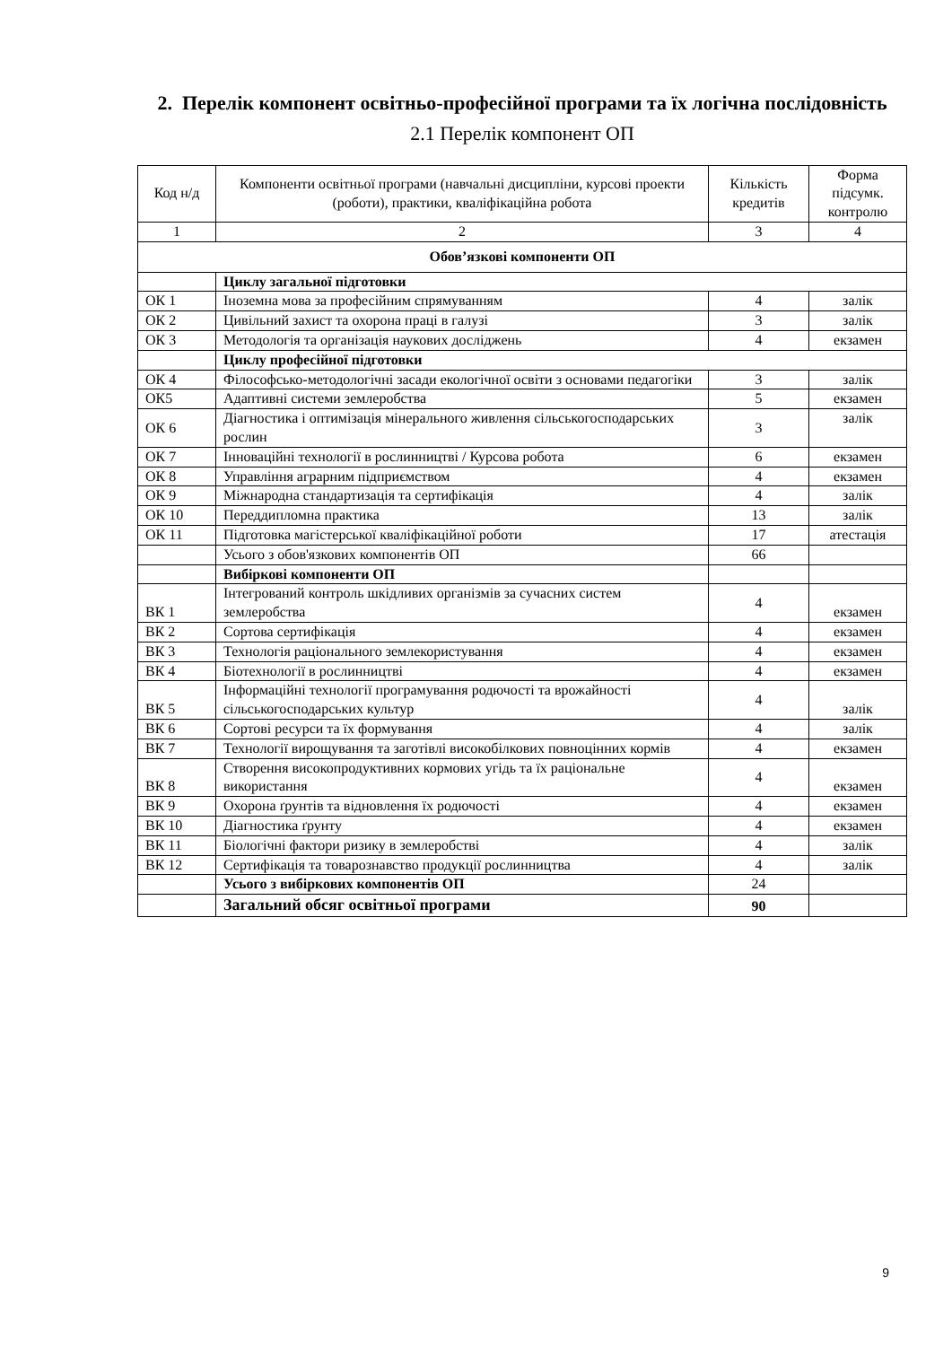2. Перелік компонент освітньо-професійної програми та їх логічна послідовність
2.1 Перелік компонент ОП
| Код н/д | Компоненти освітньої програми (навчальні дисципліни, курсові проекти (роботи), практики, кваліфікаційна робота | | Кількість кредитів | Форма підсумк. контролю |
| --- | --- | --- | --- | --- |
| 1 | 2 | | 3 | 4 |
| Обов’язкові компоненти ОП | | | | |
| | | Циклу загальної підготовки | | |
| ОК 1 | | Іноземна мова за професійним спрямуванням | 4 | залік |
| ОК 2 | | Цивільний захист та охорона праці в галузі | 3 | залік |
| ОК 3 | | Методологія та організація наукових досліджень | 4 | екзамен |
| | | Циклу професійної підготовки | | |
| ОК 4 | | Філософсько-методологічні засади екологічної освіти з основами педагогіки | 3 | залік |
| ОК5 | | Адаптивні системи землеробства | 5 | екзамен |
| ОК 6 | | Діагностика і оптимізація мінерального живлення сільськогосподарських рослин | 3 | залік |
| ОК 7 | | Інноваційні технології в рослинництві / Курсова робота | 6 | екзамен |
| ОК 8 | | Управління аграрним підприємством | 4 | екзамен |
| ОК 9 | | Міжнародна стандартизація та сертифікація | 4 | залік |
| ОК 10 | | Переддипломна практика | 13 | залік |
| ОК 11 | | Підготовка магістерської кваліфікаційної роботи | 17 | атестація |
| | | Усього з обов'язкових компонентів ОП | 66 | |
| | | Вибіркові компоненти ОП | | |
| ВК 1 | | Інтегрований контроль шкідливих організмів за сучасних систем землеробства | 4 | екзамен |
| ВК 2 | | Сортова сертифікація | 4 | екзамен |
| ВК 3 | | Технологія раціонального землекористування | 4 | екзамен |
| ВК 4 | | Біотехнології в рослинництві | 4 | екзамен |
| ВК 5 | | Інформаційні технології програмування родючості та врожайності сільськогосподарських культур | 4 | залік |
| ВК 6 | | Сортові ресурси та їх формування | 4 | залік |
| ВК 7 | | Технології вирощування та заготівлі високобілкових повноцінних кормів | 4 | екзамен |
| ВК 8 | | Створення високопродуктивних кормових угідь та їх раціональне використання | 4 | екзамен |
| ВК 9 | | Охорона ґрунтів та відновлення їх родючості | 4 | екзамен |
| ВК 10 | | Діагностика ґрунту | 4 | екзамен |
| ВК 11 | | Біологічні фактори ризику в землеробстві | 4 | залік |
| ВК 12 | | Сертифікація та товарознавство продукції рослинництва | 4 | залік |
| | | Усього з вибіркових компонентів ОП | 24 | |
| | | Загальний обсяг освітньої програми | 90 | |
9